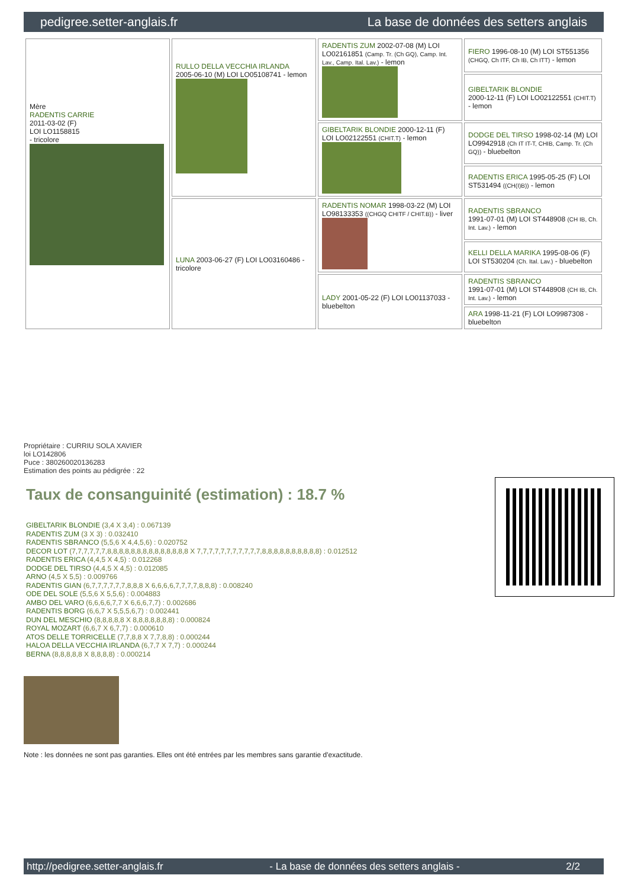pedigree.setter-anglais.fr La base de données des setters anglais
| Mère RADENTIS CARRIE 2011-03-02 (F) LOI LO1158815 - tricolore | RULLO DELLA VECCHIA IRLANDA 2005-06-10 (M) LOI LO05108741 - lemon | RADENTIS ZUM 2002-07-08 (M) LOI LO02161851 (Camp. Tr. (Ch GQ), Camp. Int. Lav., Camp. Ital. Lav.) - lemon | FIERO 1996-08-10 (M) LOI ST551356 (CHGQ, Ch ITF, Ch IB, Ch ITT) - lemon |
| | | | GIBELTARIK BLONDIE 2000-12-11 (F) LOI LO02122551 (CHIT.T) - lemon |
| | | GIBELTARIK BLONDIE 2000-12-11 (F) LOI LO02122551 (CHIT.T) - lemon | DODGE DEL TIRSO 1998-02-14 (M) LOI LO9942918 (Ch IT IT-T, CHIB, Camp. Tr. (Ch GQ)) - bluebelton |
| | | | RADENTIS ERICA 1995-05-25 (F) LOI ST531494 ((CH(I)B)) - lemon |
| | LUNA 2003-06-27 (F) LOI LO03160486 - tricolore | RADENTIS NOMAR 1998-03-22 (M) LOI LO98133353 ((CHGQ CHITF / CHIT.B)) - liver | RADENTIS SBRANCO 1991-07-01 (M) LOI ST448908 (CH IB, Ch. Int. Lav.) - lemon |
| | | | KELLI DELLA MARIKA 1995-08-06 (F) LOI ST530204 (Ch. Ital. Lav.) - bluebelton |
| | | LADY 2001-05-22 (F) LOI LO01137033 - bluebelton | RADENTIS SBRANCO 1991-07-01 (M) LOI ST448908 (CH IB, Ch. Int. Lav.) - lemon |
| | | | ARA 1998-11-21 (F) LOI LO9987308 - bluebelton |
Propriétaire : CURRIU SOLA XAVIER
loi LO142806
Puce : 380260020136283
Estimation des points au pédigrée : 22
Taux de consanguinité (estimation) : 18.7 %
GIBELTARIK BLONDIE (3,4 X 3,4) : 0.067139
RADENTIS ZUM (3 X 3) : 0.032410
RADENTIS SBRANCO (5,5,6 X 4,4,5,6) : 0.020752
DECOR LOT (7,7,7,7,7,7,8,8,8,8,8,8,8,8,8,8,8,8,8,8 X 7,7,7,7,7,7,7,7,7,7,7,8,8,8,8,8,8,8,8,8,8) : 0.012512
RADENTIS ERICA (4,4,5 X 4,5) : 0.012268
DODGE DEL TIRSO (4,4,5 X 4,5) : 0.012085
ARNO (4,5 X 5,5) : 0.009766
RADENTIS GIAN (6,7,7,7,7,7,7,8,8,8 X 6,6,6,6,7,7,7,7,8,8,8) : 0.008240
ODE DEL SOLE (5,5,6 X 5,5,6) : 0.004883
AMBO DEL VARO (6,6,6,6,7,7 X 6,6,6,7,7) : 0.002686
RADENTIS BORG (6,6,7 X 5,5,5,6,7) : 0.002441
DUN DEL MESCHIO (8,8,8,8,8 X 8,8,8,8,8,8,8) : 0.000824
ROYAL MOZART (6,6,7 X 6,7,7) : 0.000610
ATOS DELLE TORRICELLE (7,7,8,8 X 7,7,8,8) : 0.000244
HALOA DELLA VECCHIA IRLANDA (6,7,7 X 7,7) : 0.000244
BERNA (8,8,8,8,8 X 8,8,8,8) : 0.000214
Note : les données ne sont pas garanties. Elles ont été entrées par les membres sans garantie d'exactitude.
http://pedigree.setter-anglais.fr - La base de données des setters anglais - 2/2